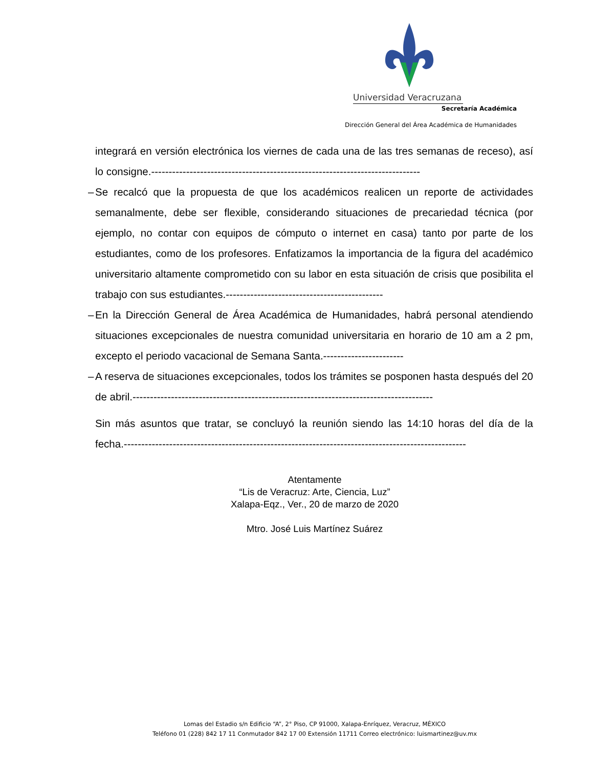Universidad Veracruzana
Secretaría Académica
Dirección General del Área Académica de Humanidades
integrará en versión electrónica los viernes de cada una de las tres semanas de receso), así lo consigne.-----------------------------------------------------------------------------
– Se recalcó que la propuesta de que los académicos realicen un reporte de actividades semanalmente, debe ser flexible, considerando situaciones de precariedad técnica (por ejemplo, no contar con equipos de cómputo o internet en casa) tanto por parte de los estudiantes, como de los profesores. Enfatizamos la importancia de la figura del académico universitario altamente comprometido con su labor en esta situación de crisis que posibilita el trabajo con sus estudiantes.---------------------------------------------
– En la Dirección General de Área Académica de Humanidades, habrá personal atendiendo situaciones excepcionales de nuestra comunidad universitaria en horario de 10 am a 2 pm, excepto el periodo vacacional de Semana Santa.-----------------------
– A reserva de situaciones excepcionales, todos los trámites se posponen hasta después del 20 de abril.--------------------------------------------------------------------------------------
Sin más asuntos que tratar, se concluyó la reunión siendo las 14:10 horas del día de la fecha.--------------------------------------------------------------------------------------------------
Atentamente
“Lis de Veracruz: Arte, Ciencia, Luz”
Xalapa-Eqz., Ver., 20 de marzo de 2020
Mtro. José Luis Martínez Suárez
Lomas del Estadio s/n Edificio “A”, 2° Piso, CP 91000, Xalapa-Enríquez, Veracruz, MÉXICO
Teléfono 01 (228) 842 17 11 Conmutador 842 17 00 Extensión 11711 Correo electrónico: luismartinez@uv.mx